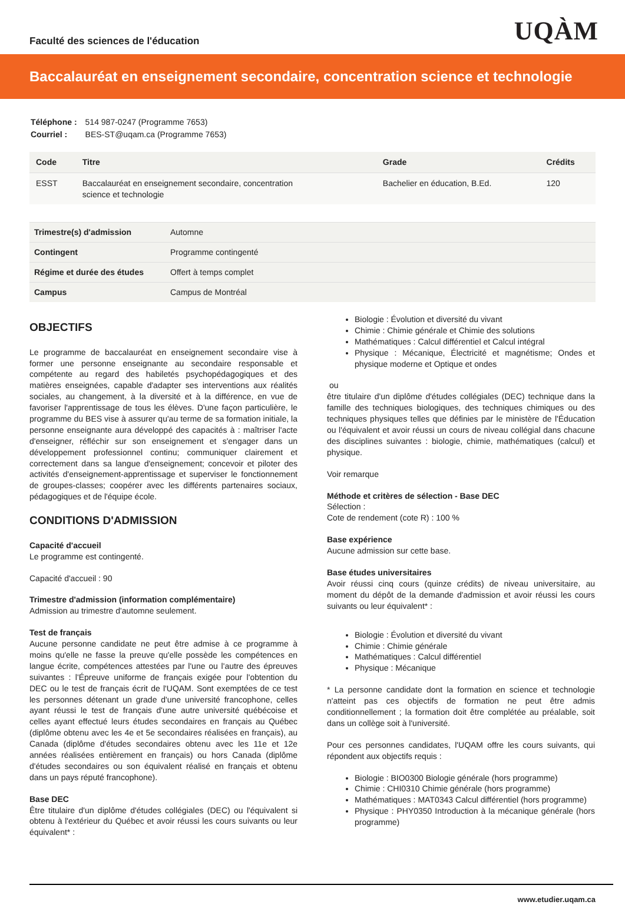Faculté des sciences de l'éducation
UQÀM
Baccalauréat en enseignement secondaire, concentration science et technologie
| Téléphone : | 514 987-0247 (Programme 7653) |
| Courriel : | BES-ST@uqam.ca (Programme 7653) |
| Code | Titre | Grade | Crédits |
| --- | --- | --- | --- |
| ESST | Baccalauréat en enseignement secondaire, concentration science et technologie | Bachelier en éducation, B.Ed. | 120 |
| Trimestre(s) d'admission | Automne |
| Contingent | Programme contingenté |
| Régime et durée des études | Offert à temps complet |
| Campus | Campus de Montréal |
OBJECTIFS
Le programme de baccalauréat en enseignement secondaire vise à former une personne enseignante au secondaire responsable et compétente au regard des habiletés psychopédagogiques et des matières enseignées, capable d'adapter ses interventions aux réalités sociales, au changement, à la diversité et à la différence, en vue de favoriser l'apprentissage de tous les élèves. D'une façon particulière, le programme du BES vise à assurer qu'au terme de sa formation initiale, la personne enseignante aura développé des capacités à : maîtriser l'acte d'enseigner, réfléchir sur son enseignement et s'engager dans un développement professionnel continu; communiquer clairement et correctement dans sa langue d'enseignement; concevoir et piloter des activités d'enseignement-apprentissage et superviser le fonctionnement de groupes-classes; coopérer avec les différents partenaires sociaux, pédagogiques et de l'équipe école.
CONDITIONS D'ADMISSION
Capacité d'accueil
Le programme est contingenté.
Capacité d'accueil : 90
Trimestre d'admission (information complémentaire)
Admission au trimestre d'automne seulement.
Test de français
Aucune personne candidate ne peut être admise à ce programme à moins qu'elle ne fasse la preuve qu'elle possède les compétences en langue écrite, compétences attestées par l'une ou l'autre des épreuves suivantes : l'Épreuve uniforme de français exigée pour l'obtention du DEC ou le test de français écrit de l'UQAM. Sont exemptées de ce test les personnes détenant un grade d'une université francophone, celles ayant réussi le test de français d'une autre université québécoise et celles ayant effectué leurs études secondaires en français au Québec (diplôme obtenu avec les 4e et 5e secondaires réalisées en français), au Canada (diplôme d'études secondaires obtenu avec les 11e et 12e années réalisées entièrement en français) ou hors Canada (diplôme d'études secondaires ou son équivalent réalisé en français et obtenu dans un pays réputé francophone).
Base DEC
Être titulaire d'un diplôme d'études collégiales (DEC) ou l'équivalent si obtenu à l'extérieur du Québec et avoir réussi les cours suivants ou leur équivalent* :
Biologie : Évolution et diversité du vivant
Chimie : Chimie générale et Chimie des solutions
Mathématiques : Calcul différentiel et Calcul intégral
Physique : Mécanique, Électricité et magnétisme; Ondes et physique moderne et Optique et ondes
ou
être titulaire d'un diplôme d'études collégiales (DEC) technique dans la famille des techniques biologiques, des techniques chimiques ou des techniques physiques telles que définies par le ministère de l'Éducation ou l'équivalent et avoir réussi un cours de niveau collégial dans chacune des disciplines suivantes : biologie, chimie, mathématiques (calcul) et physique.
Voir remarque
Méthode et critères de sélection - Base DEC
Sélection :
Cote de rendement (cote R) : 100 %
Base expérience
Aucune admission sur cette base.
Base études universitaires
Avoir réussi cinq cours (quinze crédits) de niveau universitaire, au moment du dépôt de la demande d'admission et avoir réussi les cours suivants ou leur équivalent* :
Biologie : Évolution et diversité du vivant
Chimie : Chimie générale
Mathématiques : Calcul différentiel
Physique : Mécanique
* La personne candidate dont la formation en science et technologie n'atteint pas ces objectifs de formation ne peut être admis conditionnellement ; la formation doit être complétée au préalable, soit dans un collège soit à l'université.
Pour ces personnes candidates, l'UQAM offre les cours suivants, qui répondent aux objectifs requis :
Biologie : BIO0300 Biologie générale (hors programme)
Chimie : CHI0310 Chimie générale (hors programme)
Mathématiques : MAT0343 Calcul différentiel (hors programme)
Physique : PHY0350 Introduction à la mécanique générale (hors programme)
www.etudier.uqam.ca